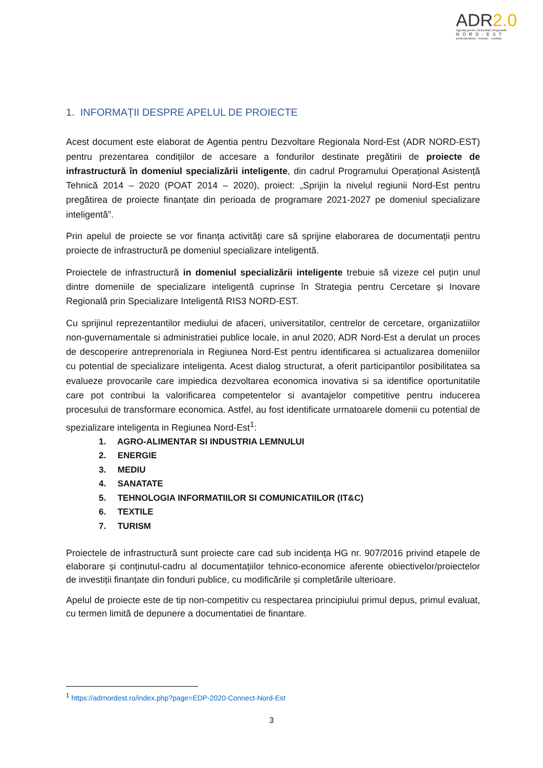ADR2.0
Agenția pentru Dezvoltare Regională
NORD-EST
profesionalism · inovare · evoluție
1. INFORMAȚII DESPRE APELUL DE PROIECTE
Acest document este elaborat de Agentia pentru Dezvoltare Regionala Nord-Est (ADR NORD-EST) pentru prezentarea condițiilor de accesare a fondurilor destinate pregătirii de proiecte de infrastructură în domeniul specializării inteligente, din cadrul Programului Operațional Asistență Tehnică 2014 – 2020 (POAT 2014 – 2020), proiect: „Sprijin la nivelul regiunii Nord-Est pentru pregătirea de proiecte finanțate din perioada de programare 2021-2027 pe domeniul specializare inteligentă”.
Prin apelul de proiecte se vor finanța activități care să sprijine elaborarea de documentații pentru proiecte de infrastructură pe domeniul specializare inteligentă.
Proiectele de infrastructură in domeniul specializării inteligente trebuie să vizeze cel puțin unul dintre domeniile de specializare inteligentă cuprinse în Strategia pentru Cercetare și Inovare Regională prin Specializare Inteligentă RIS3 NORD-EST.
Cu sprijinul reprezentantilor mediului de afaceri, universitatilor, centrelor de cercetare, organizatiilor non-guvernamentale si administratiei publice locale, in anul 2020, ADR Nord-Est a derulat un proces de descoperire antreprenoriala in Regiunea Nord-Est pentru identificarea si actualizarea domeniilor cu potential de specializare inteligenta. Acest dialog structurat, a oferit participantilor posibilitatea sa evalueze provocarile care impiedica dezvoltarea economica inovativa si sa identifice oportunitatile care pot contribui la valorificarea competentelor si avantajelor competitive pentru inducerea procesului de transformare economica. Astfel, au fost identificate urmatoarele domenii cu potential de spezializare inteligenta in Regiunea Nord-Est<sup>1</sup>:
1. AGRO-ALIMENTAR SI INDUSTRIA LEMNULUI
2. ENERGIE
3. MEDIU
4. SANATATE
5. TEHNOLOGIA INFORMATIILOR SI COMUNICATIILOR (IT&C)
6. TEXTILE
7. TURISM
Proiectele de infrastructură sunt proiecte care cad sub incidența HG nr. 907/2016 privind etapele de elaborare și conținutul-cadru al documentațiilor tehnico-economice aferente obiectivelor/proiectelor de investiții finanțate din fonduri publice, cu modificările și completările ulterioare.
Apelul de proiecte este de tip non-competitiv cu respectarea principiului primul depus, primul evaluat, cu termen limită de depunere a documentatiei de finantare.
<sup>1</sup> https://adrnordest.ro/index.php?page=EDP-2020-Connect-Nord-Est
3